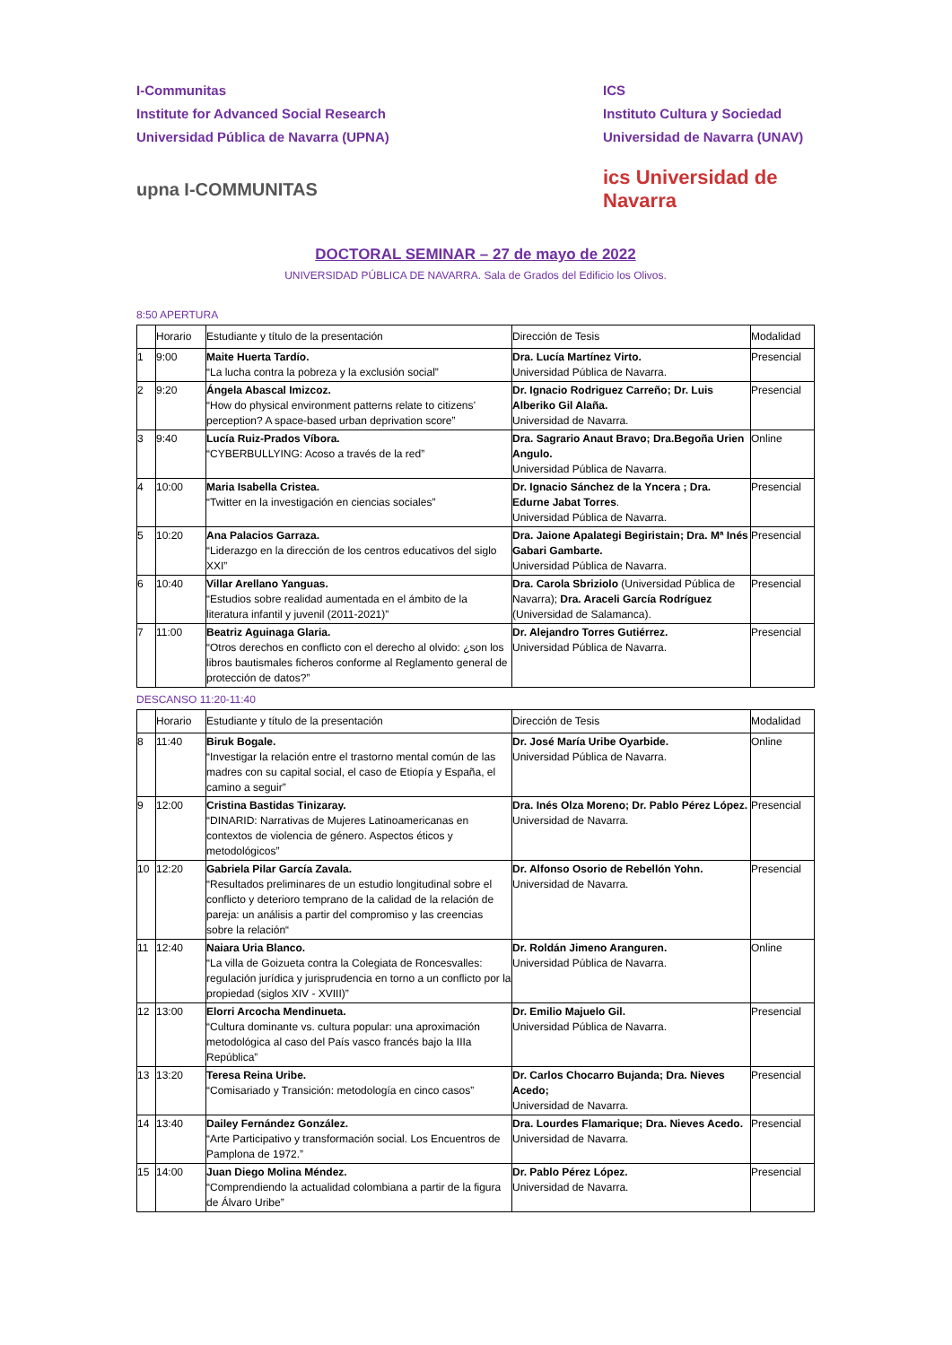I-Communitas
Institute for Advanced Social Research
Universidad Pública de Navarra (UPNA)
upna I-COMMUNITAS
ICS
Instituto Cultura y Sociedad
Universidad de Navarra (UNAV)
ics Universidad de Navarra
DOCTORAL SEMINAR – 27 de mayo de 2022
UNIVERSIDAD PÚBLICA DE NAVARRA. Sala de Grados del Edificio los Olivos.
8:50 APERTURA
| | Horario | Estudiante y título de la presentación | Dirección de Tesis | Modalidad |
| --- | --- | --- | --- | --- |
| 1 | 9:00 | Maite Huerta Tardío. “La lucha contra la pobreza y la exclusión social” | Dra. Lucía Martínez Virto. Universidad Pública de Navarra. | Presencial |
| 2 | 9:20 | Ángela Abascal Imizcoz. “How do physical environment patterns relate to citizens’ perception? A space-based urban deprivation score” | Dr. Ignacio Rodriguez Carreño; Dr. Luis Alberiko Gil Alaña. Universidad de Navarra. | Presencial |
| 3 | 9:40 | Lucía Ruiz-Prados Víbora. “CYBERBULLYING: Acoso a través de la red” | Dra. Sagrario Anaut Bravo; Dra.Begoña Urien Angulo. Universidad Pública de Navarra. | Online |
| 4 | 10:00 | Maria Isabella Cristea. “Twitter en la investigación en ciencias sociales” | Dr. Ignacio Sánchez de la Yncera ; Dra. Edurne Jabat Torres . Universidad Pública de Navarra. | Presencial |
| 5 | 10:20 | Ana Palacios Garraza. “Liderazgo en la dirección de los centros educativos del siglo XXI” | Dra. Jaione Apalategi Begiristain; Dra. Mª Inés Gabari Gambarte. Universidad Pública de Navarra. | Presencial |
| 6 | 10:40 | Villar Arellano Yanguas. “Estudios sobre realidad aumentada en el ámbito de la literatura infantil y juvenil (2011-2021)” | Dra. Carola Sbriziolo (Universidad Pública de Navarra); Dra. Araceli García Rodríguez (Universidad de Salamanca). | Presencial |
| 7 | 11:00 | Beatriz Aguinaga Glaria. “Otros derechos en conflicto con el derecho al olvido: ¿son los libros bautismales ficheros conforme al Reglamento general de protección de datos?” | Dr. Alejandro Torres Gutiérrez. Universidad Pública de Navarra. | Presencial |
DESCANSO 11:20-11:40
| | Horario | Estudiante y título de la presentación | Dirección de Tesis | Modalidad |
| --- | --- | --- | --- | --- |
| 8 | 11:40 | Biruk Bogale. “Investigar la relación entre el trastorno mental común de las madres con su capital social, el caso de Etiopía y España, el camino a seguir” | Dr. José María Uribe Oyarbide. Universidad Pública de Navarra. | Online |
| 9 | 12:00 | Cristina Bastidas Tinizaray. “DINARID: Narrativas de Mujeres Latinoamericanas en contextos de violencia de género. Aspectos éticos y metodológicos” | Dra. Inés Olza Moreno; Dr. Pablo Pérez López. Universidad de Navarra. | Presencial |
| 10 | 12:20 | Gabriela Pilar García Zavala. “Resultados preliminares de un estudio longitudinal sobre el conflicto y deterioro temprano de la calidad de la relación de pareja: un análisis a partir del compromiso y las creencias sobre la relación“ | Dr. Alfonso Osorio de Rebellón Yohn. Universidad de Navarra. | Presencial |
| 11 | 12:40 | Naiara Uria Blanco. “La villa de Goizueta contra la Colegiata de Roncesvalles: regulación jurídica y jurisprudencia en torno a un conflicto por la propiedad (siglos XIV - XVIII)” | Dr. Roldán Jimeno Aranguren. Universidad Pública de Navarra. | Online |
| 12 | 13:00 | Elorri Arcocha Mendinueta. “Cultura dominante vs. cultura popular: una aproximación metodológica al caso del País vasco francés bajo la IIIa República” | Dr. Emilio Majuelo Gil. Universidad Pública de Navarra. | Presencial |
| 13 | 13:20 | Teresa Reina Uribe. “Comisariado y Transición: metodología en cinco casos” | Dr. Carlos Chocarro Bujanda; Dra. Nieves Acedo; Universidad de Navarra. | Presencial |
| 14 | 13:40 | Dailey Fernández González. “Arte Participativo y transformación social. Los Encuentros de Pamplona de 1972.” | Dra. Lourdes Flamarique; Dra. Nieves Acedo. Universidad de Navarra. | Presencial |
| 15 | 14:00 | Juan Diego Molina Méndez. “Comprendiendo la actualidad colombiana a partir de la figura de Álvaro Uribe” | Dr. Pablo Pérez López. Universidad de Navarra. | Presencial |